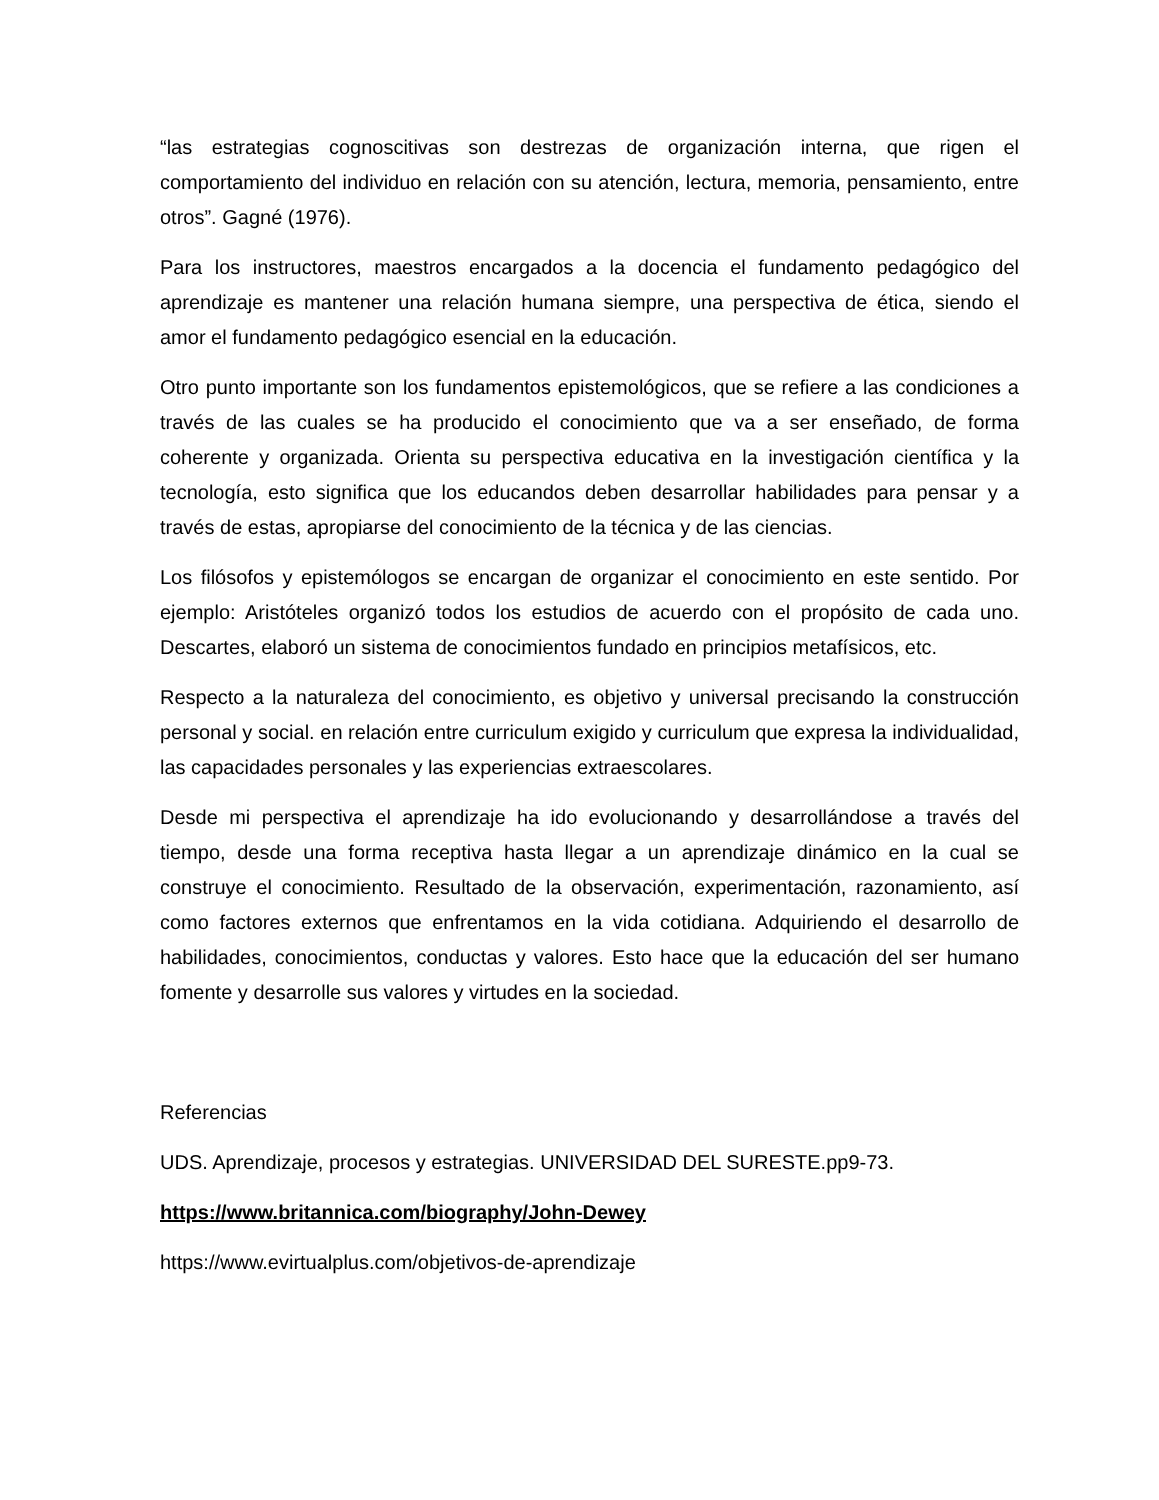“las estrategias cognoscitivas son destrezas de organización interna, que rigen el comportamiento del individuo en relación con su atención, lectura, memoria, pensamiento, entre otros”. Gagné (1976).
Para los instructores, maestros encargados a la docencia el fundamento pedagógico del aprendizaje es mantener una relación humana siempre, una perspectiva de ética, siendo el amor el fundamento pedagógico esencial en la educación.
Otro punto importante son los fundamentos epistemológicos, que se refiere a las condiciones a través de las cuales se ha producido el conocimiento que va a ser enseñado, de forma coherente y organizada. Orienta su perspectiva educativa en la investigación científica y la tecnología, esto significa que los educandos deben desarrollar habilidades para pensar y a través de estas, apropiarse del conocimiento de la técnica y de las ciencias.
Los filósofos y epistemólogos se encargan de organizar el conocimiento en este sentido. Por ejemplo: Aristóteles organizó todos los estudios de acuerdo con el propósito de cada uno. Descartes, elaboró un sistema de conocimientos fundado en principios metafísicos, etc.
Respecto a la naturaleza del conocimiento, es objetivo y universal precisando la construcción personal y social. en relación entre curriculum exigido y curriculum que expresa la individualidad, las capacidades personales y las experiencias extraescolares.
Desde mi perspectiva el aprendizaje ha ido evolucionando y desarrollándose a través del tiempo, desde una forma receptiva hasta llegar a un aprendizaje dinámico en la cual se construye el conocimiento. Resultado de la observación, experimentación, razonamiento, así como factores externos que enfrentamos en la vida cotidiana. Adquiriendo el desarrollo de habilidades, conocimientos, conductas y valores. Esto hace que la educación del ser humano fomente y desarrolle sus valores y virtudes en la sociedad.
Referencias
UDS. Aprendizaje, procesos y estrategias. UNIVERSIDAD DEL SURESTE.pp9-73.
https://www.britannica.com/biography/John-Dewey
https://www.evirtualplus.com/objetivos-de-aprendizaje